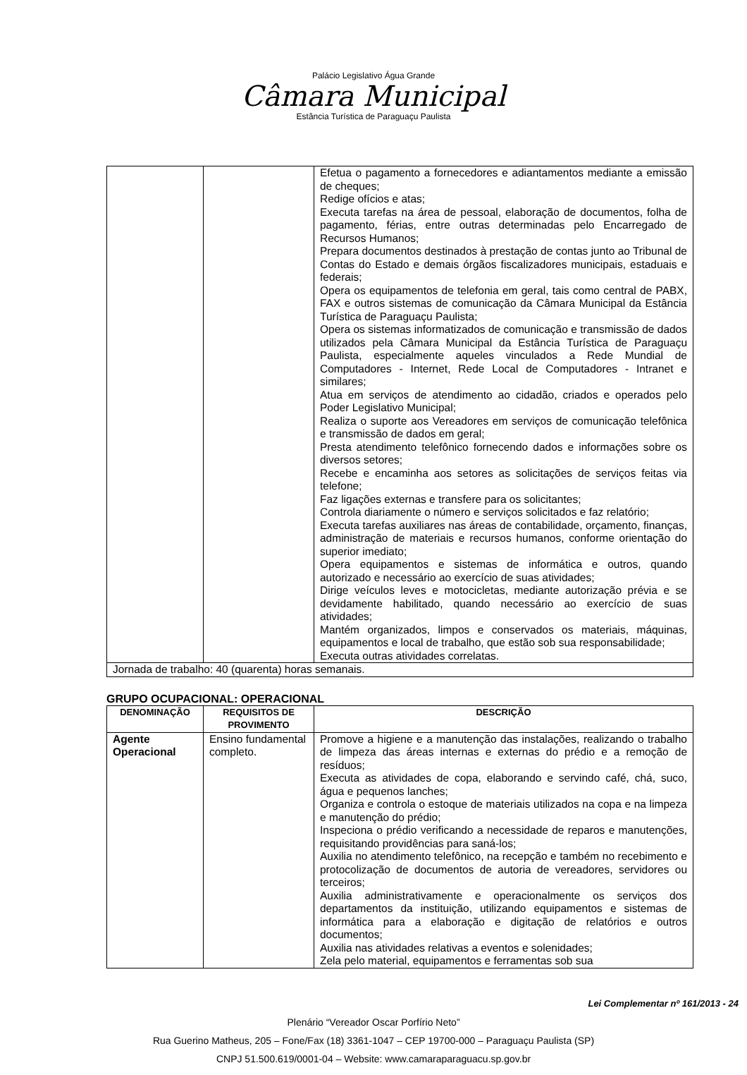Palácio Legislativo Água Grande
Câmara Municipal
Estância Turística de Paraguaçu Paulista
| | | Efetua o pagamento a fornecedores e adiantamentos mediante a emissão de cheques; Redige ofícios e atas; Executa tarefas na área de pessoal, elaboração de documentos, folha de pagamento, férias, entre outras determinadas pelo Encarregado de Recursos Humanos; Prepara documentos destinados à prestação de contas junto ao Tribunal de Contas do Estado e demais órgãos fiscalizadores municipais, estaduais e federais; Opera os equipamentos de telefonia em geral, tais como central de PABX, FAX e outros sistemas de comunicação da Câmara Municipal da Estância Turística de Paraguaçu Paulista; Opera os sistemas informatizados de comunicação e transmissão de dados utilizados pela Câmara Municipal da Estância Turística de Paraguaçu Paulista, especialmente aqueles vinculados a Rede Mundial de Computadores - Internet, Rede Local de Computadores - Intranet e similares; Atua em serviços de atendimento ao cidadão, criados e operados pelo Poder Legislativo Municipal; Realiza o suporte aos Vereadores em serviços de comunicação telefônica e transmissão de dados em geral; Presta atendimento telefônico fornecendo dados e informações sobre os diversos setores; Recebe e encaminha aos setores as solicitações de serviços feitas via telefone; Faz ligações externas e transfere para os solicitantes; Controla diariamente o número e serviços solicitados e faz relatório; Executa tarefas auxiliares nas áreas de contabilidade, orçamento, finanças, administração de materiais e recursos humanos, conforme orientação do superior imediato; Opera equipamentos e sistemas de informática e outros, quando autorizado e necessário ao exercício de suas atividades; Dirige veículos leves e motocicletas, mediante autorização prévia e se devidamente habilitado, quando necessário ao exercício de suas atividades; Mantém organizados, limpos e conservados os materiais, máquinas, equipamentos e local de trabalho, que estão sob sua responsabilidade; Executa outras atividades correlatas. |
| Jornada de trabalho: 40 (quarenta) horas semanais. | | |
GRUPO OCUPACIONAL: OPERACIONAL
| DENOMINAÇÃO | REQUISITOS DE PROVIMENTO | DESCRIÇÃO |
| --- | --- | --- |
| Agente Operacional | Ensino fundamental completo. | Promove a higiene e a manutenção das instalações, realizando o trabalho de limpeza das áreas internas e externas do prédio e a remoção de resíduos; Executa as atividades de copa, elaborando e servindo café, chá, suco, água e pequenos lanches; Organiza e controla o estoque de materiais utilizados na copa e na limpeza e manutenção do prédio; Inspeciona o prédio verificando a necessidade de reparos e manutenções, requisitando providências para saná-los; Auxilia no atendimento telefônico, na recepção e também no recebimento e protocolização de documentos de autoria de vereadores, servidores ou terceiros; Auxilia administrativamente e operacionalmente os serviços dos departamentos da instituição, utilizando equipamentos e sistemas de informática para a elaboração e digitação de relatórios e outros documentos; Auxilia nas atividades relativas a eventos e solenidades; Zela pelo material, equipamentos e ferramentas sob sua |
Lei Complementar nº 161/2013 - 24
Plenário “Vereador Oscar Porfírio Neto”
Rua Guerino Matheus, 205 – Fone/Fax (18) 3361-1047 – CEP 19700-000 – Paraguaçu Paulista (SP)
CNPJ 51.500.619/0001-04 – Website: www.camaraparaguacu.sp.gov.br